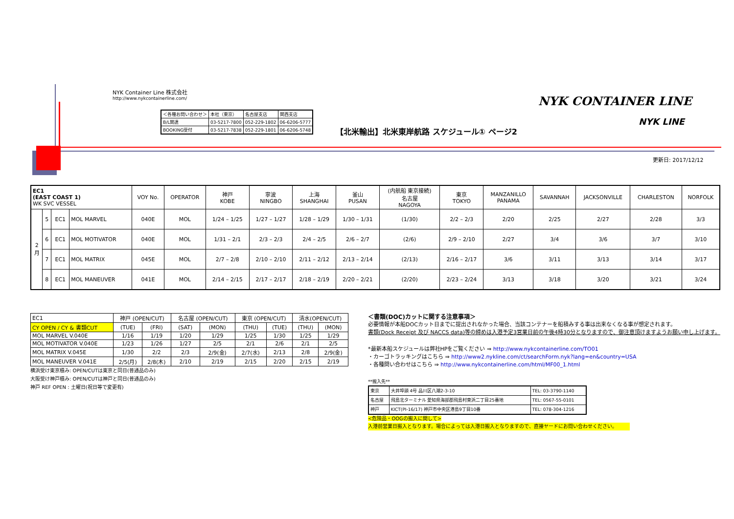NYK Container Line 株式会社
http://www.nykcontainerline.com/
| ＜各種お問い合わせ＞ | 本社（東京） | 名古屋支店 | 関西支店 |
| B/L関連 | 03-5217-7800 | 052-229-1802 | 06-6206-5777 |
| BOOKING受付 | 03-5217-7838 | 052-229-1801 | 06-6206-5748 |
【北米輸出】北米東岸航路 スケジュール① ページ2
NYK CONTAINER LINE
NYK LINE
更新日: 2017/12/12
| EC1 (EAST COAST 1) WK SVC VESSEL | | | | VOY No. | OPERATOR | 神戸 KOBE | 寧波 NINGBO | 上海 SHANGHAI | 釜山 PUSAN | (内航船 東京接続) 名古屋 NAGOYA | 東京 TOKYO | MANZANILLO PANAMA | SAVANNAH | JACKSONVILLE | CHARLESTON | NORFOLK |
| --- | --- | --- | --- | --- | --- | --- | --- | --- | --- | --- | --- | --- | --- | --- | --- | --- |
| 2 月 | 5 | EC1 | MOL MARVEL | 040E | MOL | 1/24 – 1/25 | 1/27 – 1/27 | 1/28 – 1/29 | 1/30 – 1/31 | (1/30) | 2/2 – 2/3 | 2/20 | 2/25 | 2/27 | 2/28 | 3/3 |
| | 6 | EC1 | MOL MOTIVATOR | 040E | MOL | 1/31 – 2/1 | 2/3 – 2/3 | 2/4 – 2/5 | 2/6 – 2/7 | (2/6) | 2/9 – 2/10 | 2/27 | 3/4 | 3/6 | 3/7 | 3/10 |
| | 7 | EC1 | MOL MATRIX | 045E | MOL | 2/7 – 2/8 | 2/10 – 2/10 | 2/11 – 2/12 | 2/13 – 2/14 | (2/13) | 2/16 – 2/17 | 3/6 | 3/11 | 3/13 | 3/14 | 3/17 |
| | 8 | EC1 | MOL MANEUVER | 041E | MOL | 2/14 – 2/15 | 2/17 – 2/17 | 2/18 – 2/19 | 2/20 – 2/21 | (2/20) | 2/23 – 2/24 | 3/13 | 3/18 | 3/20 | 3/21 | 3/24 |
| EC1 | 神戸 (OPEN/CUT) | | 名古屋 (OPEN/CUT) | | 東京 (OPEN/CUT) | | 清水(OPEN/CUT) | |
| CY OPEN / CY & 書類CUT | (TUE) | (FRI) | (SAT) | (MON) | (THU) | (TUE) | (THU) | (MON) |
| MOL MARVEL V.040E | 1/16 | 1/19 | 1/20 | 1/29 | 1/25 | 1/30 | 1/25 | 1/29 |
| MOL MOTIVATOR V.040E | 1/23 | 1/26 | 1/27 | 2/5 | 2/1 | 2/6 | 2/1 | 2/5 |
| MOL MATRIX V.045E | 1/30 | 2/2 | 2/3 | 2/9(金) | 2/7(水) | 2/13 | 2/8 | 2/9(金) |
| MOL MANEUVER V.041E | 2/5(月) | 2/8(木) | 2/10 | 2/19 | 2/15 | 2/20 | 2/15 | 2/19 |
横浜受け東京積み: OPEN/CUTは東京と同日(普通品のみ)
大阪受け神戸積み: OPEN/CUTは神戸と同日(普通品のみ)
神戸 REF OPEN : 土曜日(祝日等で変更有)
＜書類(DOC)カットに関する注意事項＞
必要情報が本船DOCカット日までに提出されなかった場合、当該コンテナーを船積みする事は出来なくなる事が想定されます。
書類(Dock Receipt 及び NACCS data)等の締めは入港予定3営業日前の午後4時30分となりますので、御注意頂けますようお願い申し上げます。
*最新本船スケジュールは弊社HPをご覧ください ⇒ http://www.nykcontainerline.com/TO01
・カーゴトラッキングはこちら ⇒ http://www2.nykline.com/ct/searchForm.nyk?lang=en&country=USA
・各種問い合わせはこちら ⇒ http://www.nykcontainerline.com/html/MF00_1.html
**搬入先**
| 東京 | 大井埠頭 4号 品川区八潮2-3-10 | TEL: 03-3790-1140 |
| 名古屋 | 飛島北ターミナル 愛知県海部郡飛島村東浜二丁目25番地 | TEL: 0567-55-0101 |
| 神戸 | KICT(PI-16/17) 神戸市中央区港島9丁目10番 | TEL: 078-304-1216 |
<危険品・OOGの搬入に関して>
入港前営業日搬入となります。場合によっては入港日搬入となりますので、直接ヤードにお問い合わせください。